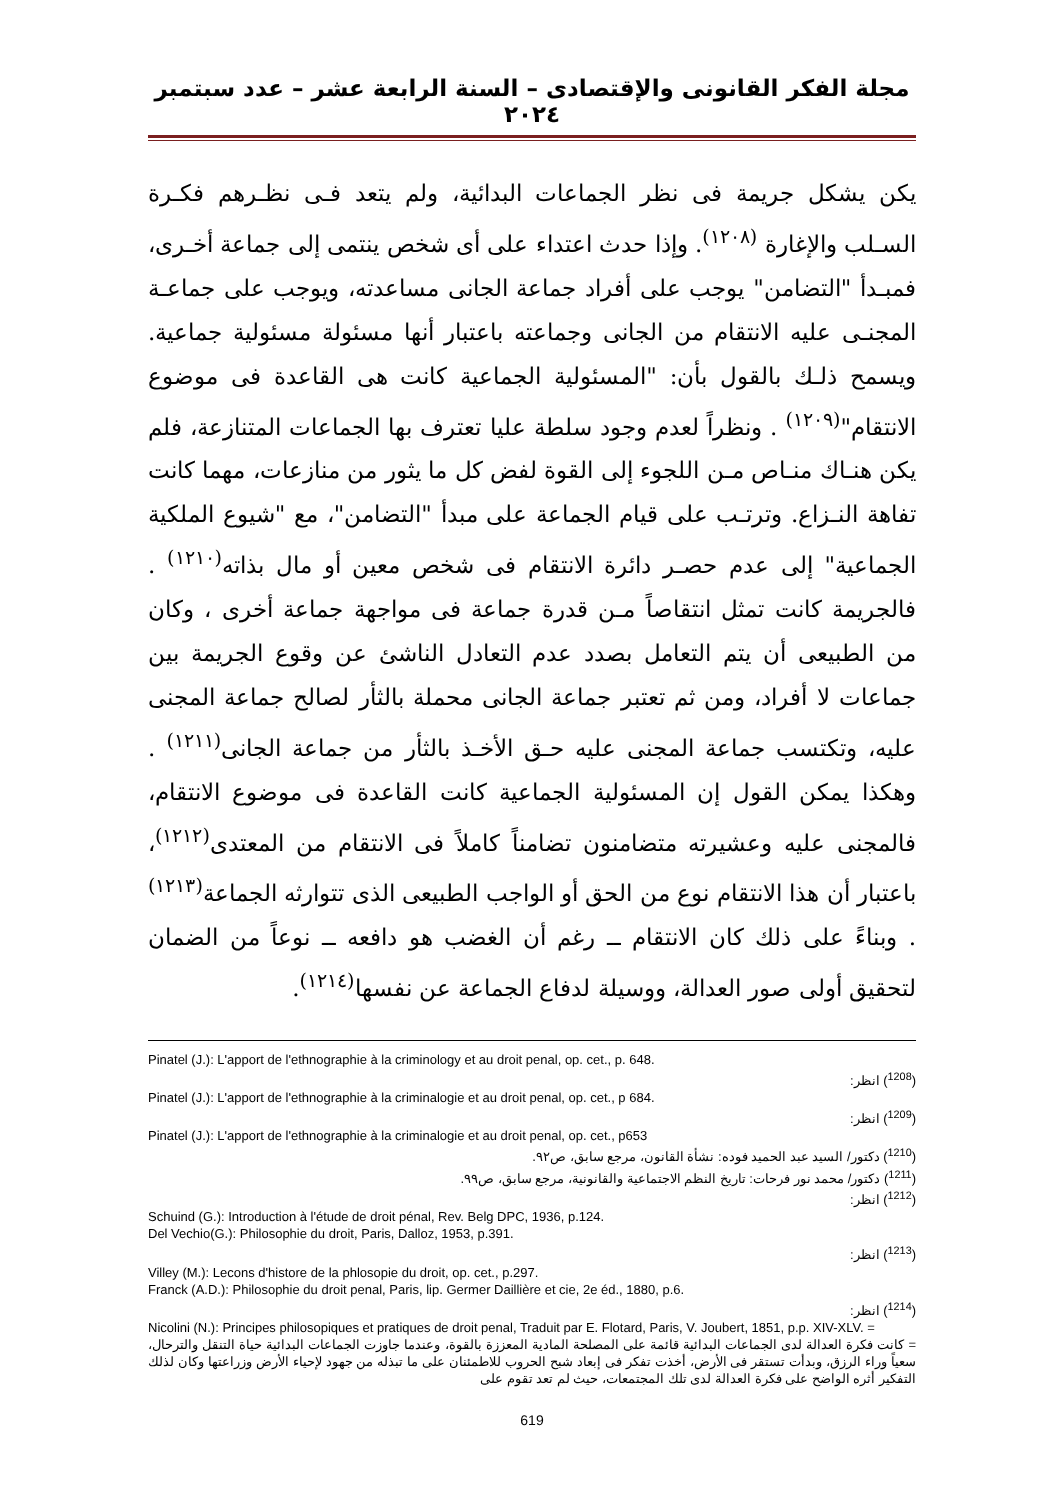مجلة الفكر القانونى والإقتصادى – السنة الرابعة عشر – عدد سبتمبر ٢٠٢٤
يكن يشكل جريمة فى نظر الجماعات البدائية، ولم يتعد فـى نظـرهم فكـرة السـلب والإغارة <sup>(١٢٠٨)</sup>. وإذا حدث اعتداء على أى شخص ينتمى إلى جماعة أخـرى، فمبـدأ "التضامن" يوجب على أفراد جماعة الجانى مساعدته، ويوجب على جماعـة المجنـى عليه الانتقام من الجانى وجماعته باعتبار أنها مسئولة مسئولية جماعية. ويسمح ذلـك بالقول بأن: "المسئولية الجماعية كانت هى القاعدة فى موضوع الانتقام"<sup>(١٢٠٩)</sup> . ونظراً لعدم وجود سلطة عليا تعترف بها الجماعات المتنازعة، فلم يكن هنـاك منـاص مـن اللجوء إلى القوة لفض كل ما يثور من منازعات، مهما كانت تفاهة النـزاع. وترتـب على قيام الجماعة على مبدأ "التضامن"، مع "شيوع الملكية الجماعية" إلى عدم حصـر دائرة الانتقام فى شخص معين أو مال بذاته<sup>(١٢١٠)</sup> . فالجريمة كانت تمثل انتقاصاً مـن قدرة جماعة فى مواجهة جماعة أخرى ، وكان من الطبيعى أن يتم التعامل بصدد عدم التعادل الناشئ عن وقوع الجريمة بين جماعات لا أفراد، ومن ثم تعتبر جماعة الجانى محملة بالثأر لصالح جماعة المجنى عليه، وتكتسب جماعة المجنى عليه حـق الأخـذ بالثأر من جماعة الجانى<sup>(١٢١١)</sup> . وهكذا يمكن القول إن المسئولية الجماعية كانت القاعدة فى موضوع الانتقام، فالمجنى عليه وعشيرته متضامنون تضامناً كاملاً فى الانتقام من المعتدى<sup>(١٢١٢)</sup>، باعتبار أن هذا الانتقام نوع من الحق أو الواجب الطبيعى الذى تتوارثه الجماعة<sup>(١٢١٣)</sup> . وبناءً على ذلك كان الانتقام ــ رغم أن الغضب هو دافعه ــ نوعاً من الضمان لتحقيق أولى صور العدالة، ووسيلة لدفاع الجماعة عن نفسها<sup>(١٢١٤)</sup>.
Pinatel (J.): L'apport de l'ethnographie à la criminology et au droit penal, op. cet., p. 648.
(<sup>1208</sup>) انظر:
Pinatel (J.): L'apport de l'ethnographie à la criminalogie et au droit penal, op. cet., p 684.
(<sup>1209</sup>) انظر:
Pinatel (J.): L'apport de l'ethnographie à la criminalogie et au droit penal, op. cet., p653
(<sup>1210</sup>) دكتور/ السيد عبد الحميد فوده: نشأة القانون، مرجع سابق، ص٩٢.
(<sup>1211</sup>) دكتور/ محمد نور فرحات: تاريخ النظم الاجتماعية والقانونية، مرجع سابق، ص٩٩.
(<sup>1212</sup>) انظر:
Schuind (G.): Introduction à l'étude de droit pénal, Rev. Belg DPC, 1936, p.124.
Del Vechio(G.): Philosophie du droit, Paris, Dalloz, 1953, p.391.
(<sup>1213</sup>) انظر:
Villey (M.): Lecons d'histore de la phlosopie du droit, op. cet., p.297.
Franck (A.D.): Philosophie du droit penal, Paris, lip. Germer Daillière et cie, 2e éd., 1880, p.6.
(<sup>1214</sup>) انظر:
Nicolini (N.): Principes philosopiques et pratiques de droit penal, Traduit par E. Flotard, Paris, V. Joubert, 1851, p.p. XIV-XLV. =
= كانت فكرة العدالة لدى الجماعات البدائية قائمة على المصلحة المادية المعززة بالقوة، وعندما جاوزت الجماعات البدائية حياة التنقل والترحال، سعياً وراء الرزق، وبدأت تستقر فى الأرض، أخذت تفكر فى إبعاد شبح الحروب للاطمئنان على ما تبذله من جهود لإحياء الأرض وزراعتها وكان لذلك التفكير أثره الواضح على فكرة العدالة لدى تلك المجتمعات، حيث لم تعد تقوم على
619